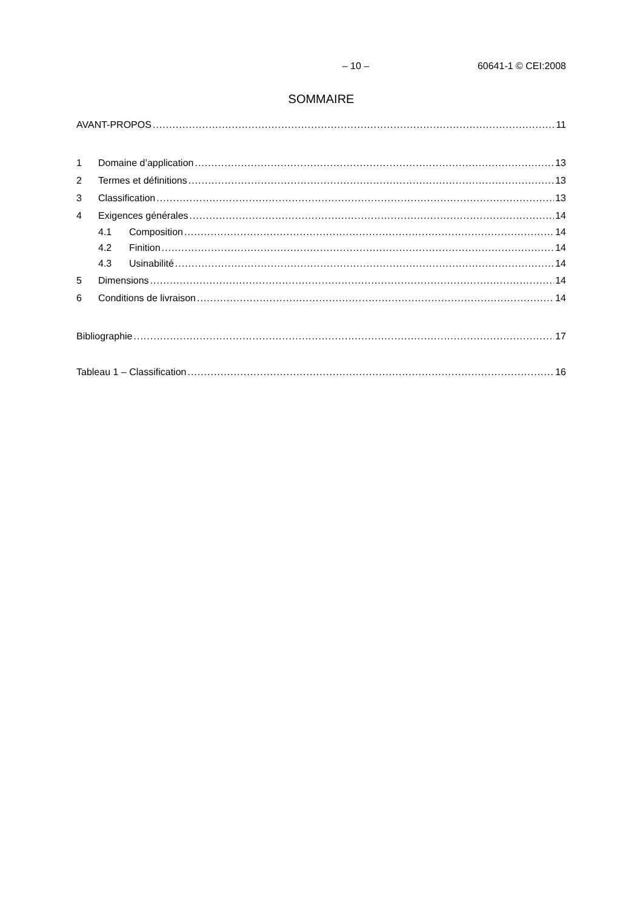– 10 – 60641-1 © CEI:2008
SOMMAIRE
AVANT-PROPOS 11
1 Domaine d’application 13
2 Termes et définitions 13
3 Classification 13
4 Exigences générales 14
4.1 Composition 14
4.2 Finition 14
4.3 Usinabilité 14
5 Dimensions 14
6 Conditions de livraison 14
Bibliographie 17
Tableau 1 – Classification 16